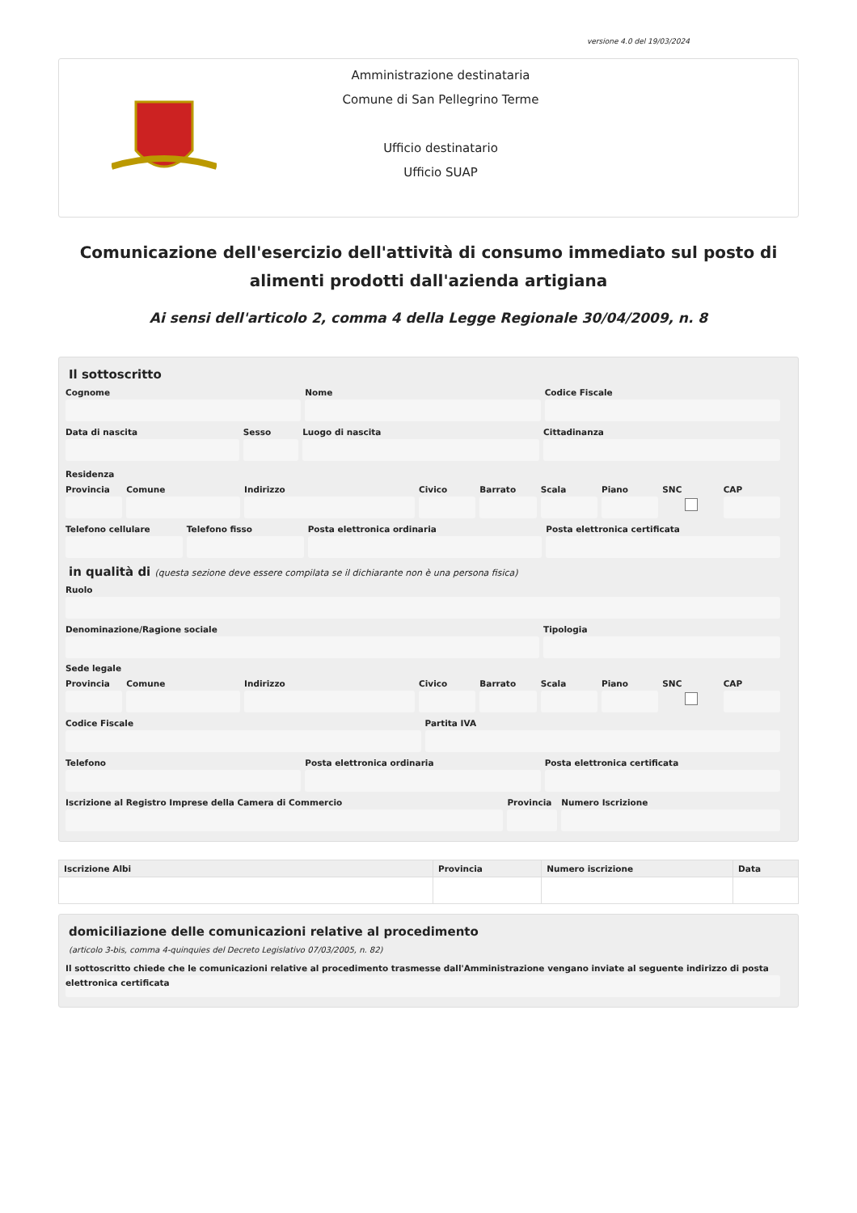versione 4.0 del 19/03/2024
Amministrazione destinataria
Comune di San Pellegrino Terme
Ufficio destinatario
Ufficio SUAP
Comunicazione dell'esercizio dell'attività di consumo immediato sul posto di alimenti prodotti dall'azienda artigiana
Ai sensi dell'articolo 2, comma 4 della Legge Regionale 30/04/2009, n. 8
Il sottoscritto
Cognome Nome Codice Fiscale
Data di nascita Sesso Luogo di nascita Cittadinanza
Residenza
Provincia Comune Indirizzo Civico Barrato Scala Piano SNC CAP
Telefono cellulare Telefono fisso Posta elettronica ordinaria Posta elettronica certificata
in qualità di (questa sezione deve essere compilata se il dichiarante non è una persona fisica)
Ruolo
Denominazione/Ragione sociale Tipologia
Sede legale
Provincia Comune Indirizzo Civico Barrato Scala Piano SNC CAP
Codice Fiscale Partita IVA
Telefono Posta elettronica ordinaria Posta elettronica certificata
Iscrizione al Registro Imprese della Camera di Commercio
Provincia Numero Iscrizione
| Iscrizione Albi | Provincia | Numero iscrizione | Data |
| --- | --- | --- | --- |
domiciliazione delle comunicazioni relative al procedimento
(articolo 3-bis, comma 4-quinquies del Decreto Legislativo 07/03/2005, n. 82)
Il sottoscritto chiede che le comunicazioni relative al procedimento trasmesse dall'Amministrazione vengano inviate al seguente indirizzo di posta elettronica certificata